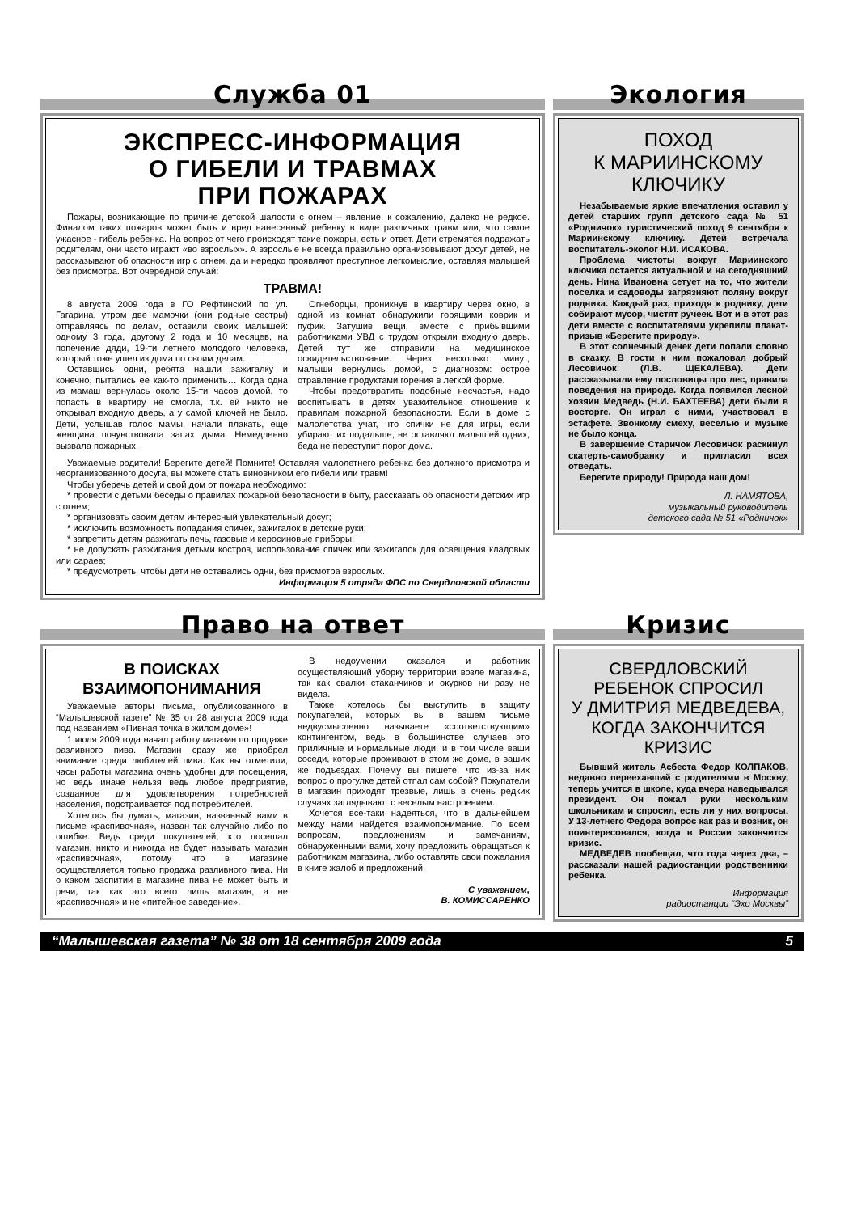Служба 01
ЭКСПРЕСС-ИНФОРМАЦИЯ
О ГИБЕЛИ И ТРАВМАХ
ПРИ ПОЖАРАХ
Пожары, возникающие по причине детской шалости с огнем – явление, к сожалению, далеко не редкое. Финалом таких пожаров может быть и вред нанесенный ребенку в виде различных травм или, что самое ужасное - гибель ребенка. На вопрос от чего происходят такие пожары, есть и ответ. Дети стремятся подражать родителям, они часто играют «во взрослых». А взрослые не всегда правильно организовывают досуг детей, не рассказывают об опасности игр с огнем, да и нередко проявляют преступное легкомыслие, оставляя малышей без присмотра. Вот очередной случай:
ТРАВМА!
8 августа 2009 года в ГО Рефтинский по ул. Гагарина, утром две мамочки (они родные сестры) отправляясь по делам, оставили своих малышей: одному 3 года, другому 2 года и 10 месяцев, на попечение дяди, 19-ти летнего молодого человека, который тоже ушел из дома по своим делам.
Оставшись одни, ребята нашли зажигалку и конечно, пытались ее как-то применить… Когда одна из мамаш вернулась около 15-ти часов домой, то попасть в квартиру не смогла, т.к. ей никто не открывал входную дверь, а у самой ключей не было. Дети, услышав голос мамы, начали плакать, еще женщина почувствовала запах дыма. Немедленно вызвала пожарных.
Огнеборцы, проникнув в квартиру через окно, в одной из комнат обнаружили горящими коврик и пуфик. Затушив вещи, вместе с прибывшими работниками УВД с трудом открыли входную дверь. Детей тут же отправили на медицинское освидетельствование. Через несколько минут, малыши вернулись домой, с диагнозом: острое отравление продуктами горения в легкой форме.
Чтобы предотвратить подобные несчастья, надо воспитывать в детях уважительное отношение к правилам пожарной безопасности. Если в доме с малолетства учат, что спички не для игры, если убирают их подальше, не оставляют малышей одних, беда не переступит порог дома.
Уважаемые родители! Берегите детей! Помните! Оставляя малолетнего ребенка без должного присмотра и неорганизованного досуга, вы можете стать виновником его гибели или травм!
Чтобы уберечь детей и свой дом от пожара необходимо:
* провести с детьми беседы о правилах пожарной безопасности в быту, рассказать об опасности детских игр с огнем;
* организовать своим детям интересный увлекательный досуг;
* исключить возможность попадания спичек, зажигалок в детские руки;
* запретить детям разжигать печь, газовые и керосиновые приборы;
* не допускать разжигания детьми костров, использование спичек или зажигалок для освещения кладовых или сараев;
* предусмотреть, чтобы дети не оставались одни, без присмотра взрослых.
Информация 5 отряда ФПС по Свердловской области
Экология
ПОХОД
К МАРИИНСКОМУ
КЛЮЧИКУ
Незабываемые яркие впечатления оставил у детей старших групп детского сада № 51 «Родничок» туристический поход 9 сентября к Мариинскому ключику. Детей встречала воспитатель-эколог Н.И. ИСАКОВА.
Проблема чистоты вокруг Мариинского ключика остается актуальной и на сегодняшний день. Нина Ивановна сетует на то, что жители поселка и садоводы загрязняют поляну вокруг родника. Каждый раз, приходя к роднику, дети собирают мусор, чистят ручеек. Вот и в этот раз дети вместе с воспитателями укрепили плакат-призыв «Берегите природу».
В этот солнечный денек дети попали словно в сказку. В гости к ним пожаловал добрый Лесовичок (Л.В. ЩЕКАЛЕВА). Дети рассказывали ему пословицы про лес, правила поведения на природе. Когда появился лесной хозяин Медведь (Н.И. БАХТЕЕВА) дети были в восторге. Он играл с ними, участвовал в эстафете. Звонкому смеху, веселью и музыке не было конца.
В завершение Старичок Лесовичок раскинул скатерть-самобранку и пригласил всех отведать.
Берегите природу! Природа наш дом!
Л. НАМЯТОВА,
музыкальный руководитель
детского сада № 51 «Родничок»
Право на ответ
В ПОИСКАХ ВЗАИМОПОНИМАНИЯ
Уважаемые авторы письма, опубликованного в “Малышевской газете” № 35 от 28 августа 2009 года под названием «Пивная точка в жилом доме»!
1 июля 2009 года начал работу магазин по продаже разливного пива. Магазин сразу же приобрел внимание среди любителей пива. Как вы отметили, часы работы магазина очень удобны для посещения, но ведь иначе нельзя ведь любое предприятие, созданное для удовлетворения потребностей населения, подстраивается под потребителей.
Хотелось бы думать, магазин, названный вами в письме «распивочная», назван так случайно либо по ошибке. Ведь среди покупателей, кто посещал магазин, никто и никогда не будет называть магазин «распивочная», потому что в магазине осуществляется только продажа разливного пива. Ни о каком распитии в магазине пива не может быть и речи, так как это всего лишь магазин, а не «распивочная» и не «питейное заведение».
В недоумении оказался и работник осуществляющий уборку территории возле магазина, так как свалки стаканчиков и окурков ни разу не видела.
Также хотелось бы выступить в защиту покупателей, которых вы в вашем письме недвусмысленно называете «соответствующим» контингентом, ведь в большинстве случаев это приличные и нормальные люди, и в том числе ваши соседи, которые проживают в этом же доме, в ваших же подъездах. Почему вы пишете, что из-за них вопрос о прогулке детей отпал сам собой? Покупатели в магазин приходят трезвые, лишь в очень редких случаях заглядывают с веселым настроением.
Хочется все-таки надеяться, что в дальнейшем между нами найдется взаимопонимание. По всем вопросам, предложениям и замечаниям, обнаруженными вами, хочу предложить обращаться к работникам магазина, либо оставлять свои пожелания в книге жалоб и предложений.
С уважением,
В. КОМИССАРЕНКО
Кризис
СВЕРДЛОВСКИЙ
РЕБЕНОК СПРОСИЛ
У ДМИТРИЯ МЕДВЕДЕВА,
КОГДА ЗАКОНЧИТСЯ
КРИЗИС
Бывший житель Асбеста Федор КОЛПАКОВ, недавно переехавший с родителями в Москву, теперь учится в школе, куда вчера наведывался президент. Он пожал руки нескольким школьникам и спросил, есть ли у них вопросы. У 13-летнего Федора вопрос как раз и возник, он поинтересовался, когда в России закончится кризис.
МЕДВЕДЕВ пообещал, что года через два, – рассказали нашей радиостанции родственники ребенка.
Информация
радиостанции “Эхо Москвы”
“Малышевская газета” № 38 от 18 сентября 2009 года 5